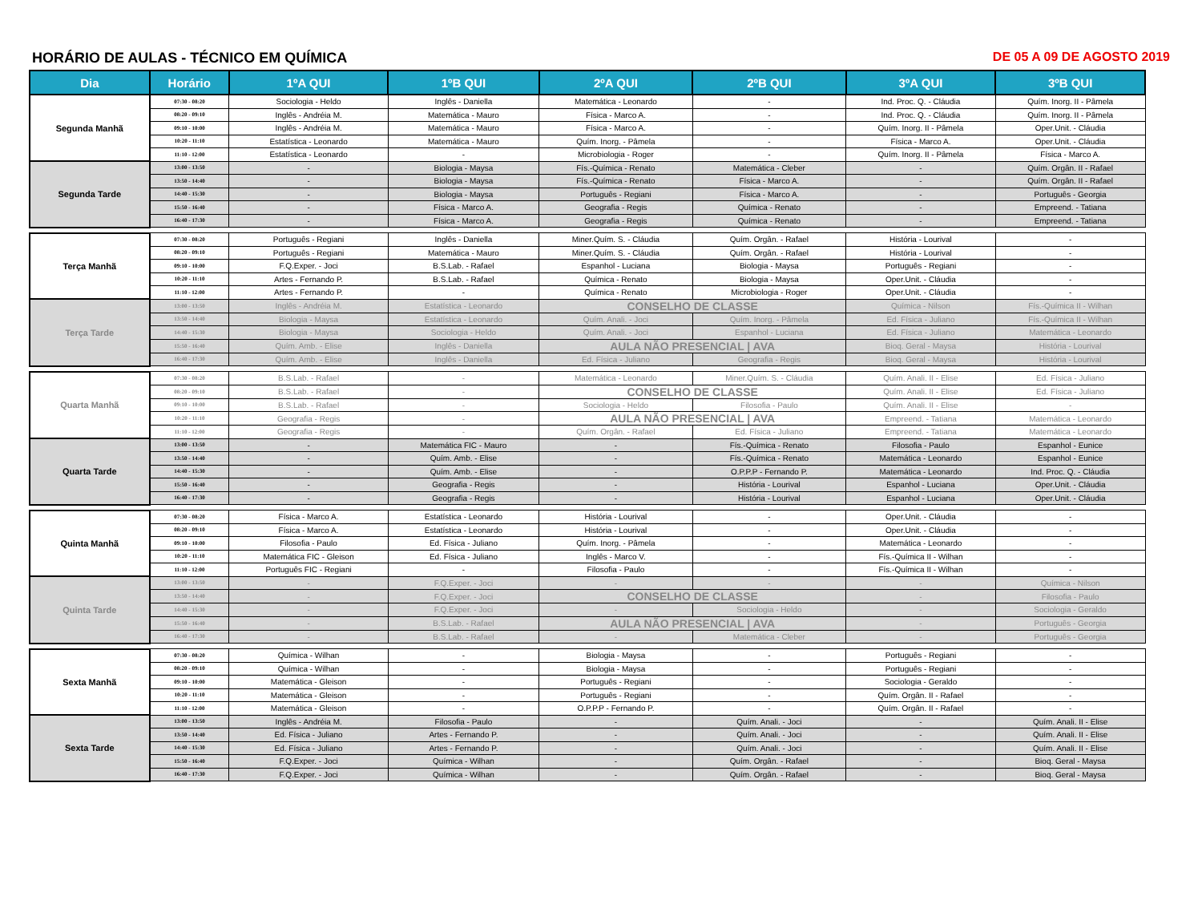HORÁRIO DE AULAS - TÉCNICO EM QUÍMICA DE 05 A 09 DE AGOSTO 2019
| Dia | Horário | 1ºA QUI | 1ºB QUI | 2ºA QUI | 2ºB QUI | 3ºA QUI | 3ºB QUI |
| --- | --- | --- | --- | --- | --- | --- | --- |
| Segunda Manhã | 07:30 - 08:20 | Sociologia - Heldo | Inglês - Daniella | Matemática - Leonardo | - | Ind. Proc. Q. - Cláudia | Quím. Inorg. II - Pâmela |
| | 08:20 - 09:10 | Inglês - Andréia M. | Matemática - Mauro | Física - Marco A. | - | Ind. Proc. Q. - Cláudia | Quím. Inorg. II - Pâmela |
| | 09:10 - 10:00 | Inglês - Andréia M. | Matemática - Mauro | Física - Marco A. | - | Quím. Inorg. II - Pâmela | Oper.Unit. - Cláudia |
| | 10:20 - 11:10 | Estatística - Leonardo | Matemática - Mauro | Quím. Inorg. - Pâmela | - | Física - Marco A. | Oper.Unit. - Cláudia |
| | 11:10 - 12:00 | Estatística - Leonardo | - | Microbiologia - Roger | - | Quím. Inorg. II - Pâmela | Física - Marco A. |
| Segunda Tarde | 13:00 - 13:50 | - | Biologia - Maysa | Fís.-Química - Renato | Matemática - Cleber | - | Quím. Orgân. II - Rafael |
| | 13:50 - 14:40 | - | Biologia - Maysa | Fís.-Química - Renato | Física - Marco A. | - | Quím. Orgân. II - Rafael |
| | 14:40 - 15:30 | - | Biologia - Maysa | Português - Regiani | Física - Marco A. | - | Português - Georgia |
| | 15:50 - 16:40 | - | Física - Marco A. | Geografia - Regis | Química - Renato | - | Empreend. - Tatiana |
| | 16:40 - 17:30 | - | Física - Marco A. | Geografia - Regis | Química - Renato | - | Empreend. - Tatiana |
| Terça Manhã | 07:30 - 08:20 | Português - Regiani | Inglês - Daniella | Miner.Quím. S. - Cláudia | Quím. Orgân. - Rafael | História - Lourival | - |
| | 08:20 - 09:10 | Português - Regiani | Matemática - Mauro | Miner.Quím. S. - Cláudia | Quím. Orgân. - Rafael | História - Lourival | - |
| | 09:10 - 10:00 | F.Q.Exper. - Joci | B.S.Lab. - Rafael | Espanhol - Luciana | Biologia - Maysa | Português - Regiani | - |
| | 10:20 - 11:10 | Artes - Fernando P. | B.S.Lab. - Rafael | Química - Renato | Biologia - Maysa | Oper.Unit. - Cláudia | - |
| | 11:10 - 12:00 | Artes - Fernando P. | - | Química - Renato | Microbiologia - Roger | Oper.Unit. - Cláudia | - |
| Terça Tarde | 13:00 - 13:50 | Inglês - Andréia M. | Estatística - Leonardo | CONSELHO DE CLASSE | | Química - Nilson | Fís.-Química II - Wilhan |
| | 13:50 - 14:40 | Biologia - Maysa | Estatística - Leonardo | Quím. Anali. - Joci | Quím. Inorg. - Pâmela | Ed. Física - Juliano | Fís.-Química II - Wilhan |
| | 14:40 - 15:30 | Biologia - Maysa | Sociologia - Heldo | Quím. Anali. - Joci | Espanhol - Luciana | Ed. Física - Juliano | Matemática - Leonardo |
| | 15:50 - 16:40 | Quím. Amb. - Elise | Inglês - Daniella | AULA NÃO PRESENCIAL / AVA | | Bioq. Geral - Maysa | História - Lourival |
| | 16:40 - 17:30 | Quím. Amb. - Elise | Inglês - Daniella | Ed. Física - Juliano | Geografia - Regis | Bioq. Geral - Maysa | História - Lourival |
| Quarta Manhã | 07:30 - 08:20 | B.S.Lab. - Rafael | - | Matemática - Leonardo | Miner.Quím. S. - Cláudia | Quím. Anali. II - Elise | Ed. Física - Juliano |
| | 08:20 - 09:10 | B.S.Lab. - Rafael | - | CONSELHO DE CLASSE | | Quím. Anali. II - Elise | Ed. Física - Juliano |
| | 09:10 - 10:00 | B.S.Lab. - Rafael | - | Sociologia - Heldo | Filosofia - Paulo | Quím. Anali. II - Elise | - |
| | 10:20 - 11:10 | Geografia - Regis | - | AULA NÃO PRESENCIAL / AVA | | Empreend. - Tatiana | Matemática - Leonardo |
| | 11:10 - 12:00 | Geografia - Regis | - | Quím. Orgân. - Rafael | Ed. Física - Juliano | Empreend. - Tatiana | Matemática - Leonardo |
| Quarta Tarde | 13:00 - 13:50 | - | Matemática FIC - Mauro | - | Fís.-Química - Renato | Filosofia - Paulo | Espanhol - Eunice |
| | 13:50 - 14:40 | - | Quím. Amb. - Elise | - | Fís.-Química - Renato | Matemática - Leonardo | Espanhol - Eunice |
| | 14:40 - 15:30 | - | Quím. Amb. - Elise | - | O.P.P.P - Fernando P. | Matemática - Leonardo | Ind. Proc. Q. - Cláudia |
| | 15:50 - 16:40 | - | Geografia - Regis | - | História - Lourival | Espanhol - Luciana | Oper.Unit. - Cláudia |
| | 16:40 - 17:30 | - | Geografia - Regis | - | História - Lourival | Espanhol - Luciana | Oper.Unit. - Cláudia |
| Quinta Manhã | 07:30 - 08:20 | Física - Marco A. | Estatística - Leonardo | História - Lourival | - | Oper.Unit. - Cláudia | - |
| | 08:20 - 09:10 | Física - Marco A. | Estatística - Leonardo | História - Lourival | - | Oper.Unit. - Cláudia | - |
| | 09:10 - 10:00 | Filosofia - Paulo | Ed. Física - Juliano | Quím. Inorg. - Pâmela | - | Matemática - Leonardo | - |
| | 10:20 - 11:10 | Matemática FIC - Gleison | Ed. Física - Juliano | Inglês - Marco V. | - | Fís.-Química II - Wilhan | - |
| | 11:10 - 12:00 | Português FIC - Regiani | - | Filosofia - Paulo | - | Fís.-Química II - Wilhan | - |
| Quinta Tarde | 13:00 - 13:50 | - | F.Q.Exper. - Joci | - | - | - | Química - Nilson |
| | 13:50 - 14:40 | - | F.Q.Exper. - Joci | CONSELHO DE CLASSE | | - | Filosofia - Paulo |
| | 14:40 - 15:30 | - | F.Q.Exper. - Joci | - | Sociologia - Heldo | - | Sociologia - Geraldo |
| | 15:50 - 16:40 | - | B.S.Lab. - Rafael | AULA NÃO PRESENCIAL / AVA | | - | Português - Georgia |
| | 16:40 - 17:30 | - | B.S.Lab. - Rafael | - | Matemática - Cleber | - | Português - Georgia |
| Sexta Manhã | 07:30 - 08:20 | Química - Wilhan | - | Biologia - Maysa | - | Português - Regiani | - |
| | 08:20 - 09:10 | Química - Wilhan | - | Biologia - Maysa | - | Português - Regiani | - |
| | 09:10 - 10:00 | Matemática - Gleison | - | Português - Regiani | - | Sociologia - Geraldo | - |
| | 10:20 - 11:10 | Matemática - Gleison | - | Português - Regiani | - | Quím. Orgân. II - Rafael | - |
| | 11:10 - 12:00 | Matemática - Gleison | - | O.P.P.P - Fernando P. | - | Quím. Orgân. II - Rafael | - |
| Sexta Tarde | 13:00 - 13:50 | Inglês - Andréia M. | Filosofia - Paulo | - | Quím. Anali. - Joci | - | Quím. Anali. II - Elise |
| | 13:50 - 14:40 | Ed. Física - Juliano | Artes - Fernando P. | - | Quím. Anali. - Joci | - | Quím. Anali. II - Elise |
| | 14:40 - 15:30 | Ed. Física - Juliano | Artes - Fernando P. | - | Quím. Anali. - Joci | - | Quím. Anali. II - Elise |
| | 15:50 - 16:40 | F.Q.Exper. - Joci | Química - Wilhan | - | Quím. Orgân. - Rafael | - | Bioq. Geral - Maysa |
| | 16:40 - 17:30 | F.Q.Exper. - Joci | Química - Wilhan | - | Quím. Orgân. - Rafael | - | Bioq. Geral - Maysa |